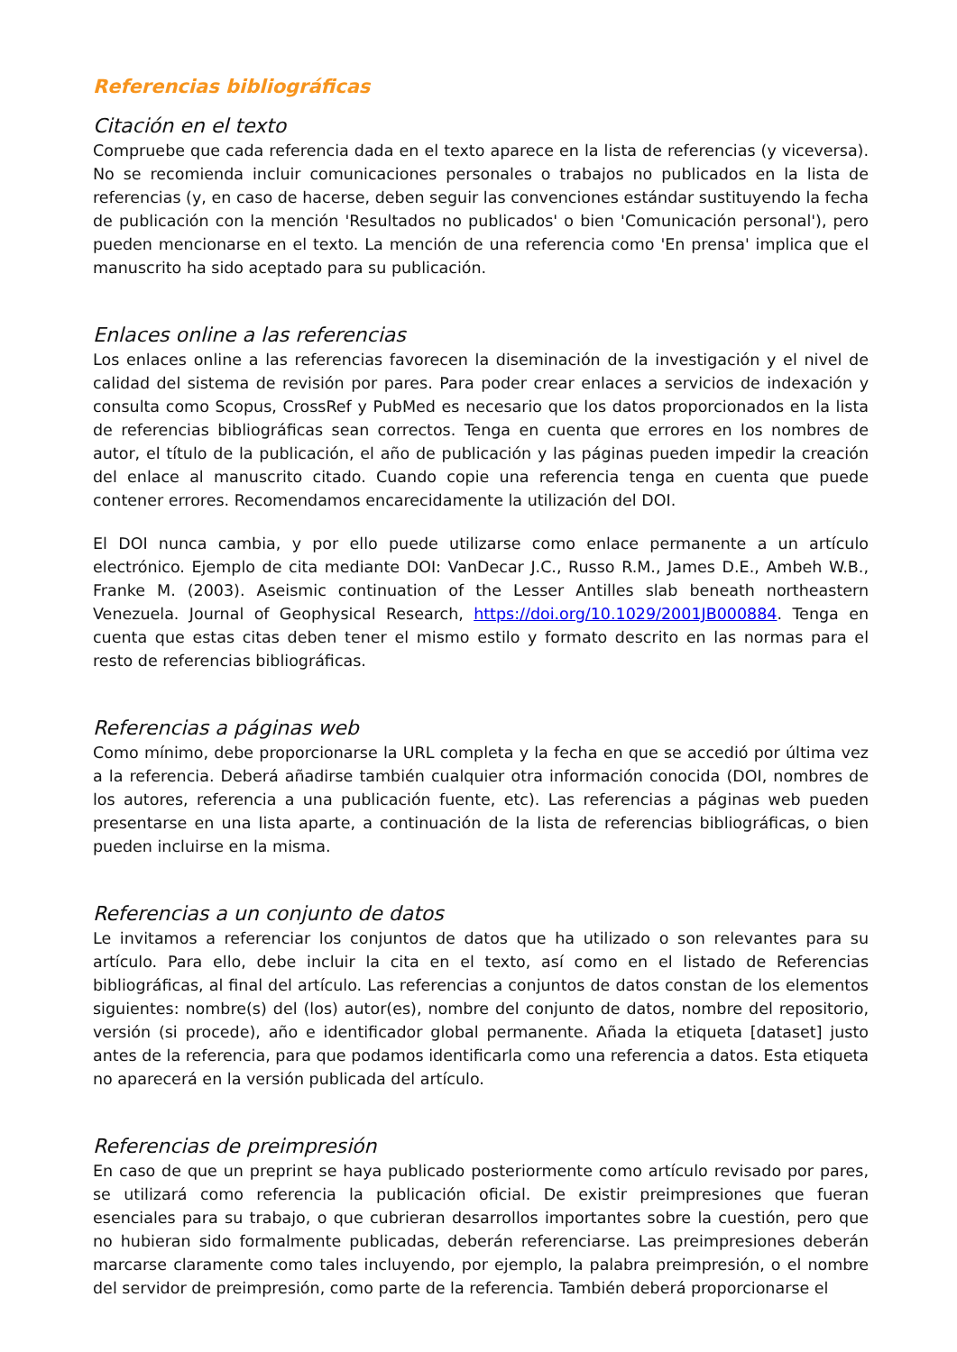Referencias bibliográficas
Citación en el texto
Compruebe que cada referencia dada en el texto aparece en la lista de referencias (y viceversa). No se recomienda incluir comunicaciones personales o trabajos no publicados en la lista de referencias (y, en caso de hacerse, deben seguir las convenciones estándar sustituyendo la fecha de publicación con la mención 'Resultados no publicados' o bien 'Comunicación personal'), pero pueden mencionarse en el texto. La mención de una referencia como 'En prensa' implica que el manuscrito ha sido aceptado para su publicación.
Enlaces online a las referencias
Los enlaces online a las referencias favorecen la diseminación de la investigación y el nivel de calidad del sistema de revisión por pares. Para poder crear enlaces a servicios de indexación y consulta como Scopus, CrossRef y PubMed es necesario que los datos proporcionados en la lista de referencias bibliográficas sean correctos. Tenga en cuenta que errores en los nombres de autor, el título de la publicación, el año de publicación y las páginas pueden impedir la creación del enlace al manuscrito citado. Cuando copie una referencia tenga en cuenta que puede contener errores. Recomendamos encarecidamente la utilización del DOI.
El DOI nunca cambia, y por ello puede utilizarse como enlace permanente a un artículo electrónico. Ejemplo de cita mediante DOI: VanDecar J.C., Russo R.M., James D.E., Ambeh W.B., Franke M. (2003). Aseismic continuation of the Lesser Antilles slab beneath northeastern Venezuela. Journal of Geophysical Research, https://doi.org/10.1029/2001JB000884. Tenga en cuenta que estas citas deben tener el mismo estilo y formato descrito en las normas para el resto de referencias bibliográficas.
Referencias a páginas web
Como mínimo, debe proporcionarse la URL completa y la fecha en que se accedió por última vez a la referencia. Deberá añadirse también cualquier otra información conocida (DOI, nombres de los autores, referencia a una publicación fuente, etc). Las referencias a páginas web pueden presentarse en una lista aparte, a continuación de la lista de referencias bibliográficas, o bien pueden incluirse en la misma.
Referencias a un conjunto de datos
Le invitamos a referenciar los conjuntos de datos que ha utilizado o son relevantes para su artículo. Para ello, debe incluir la cita en el texto, así como en el listado de Referencias bibliográficas, al final del artículo. Las referencias a conjuntos de datos constan de los elementos siguientes: nombre(s) del (los) autor(es), nombre del conjunto de datos, nombre del repositorio, versión (si procede), año e identificador global permanente. Añada la etiqueta [dataset] justo antes de la referencia, para que podamos identificarla como una referencia a datos. Esta etiqueta no aparecerá en la versión publicada del artículo.
Referencias de preimpresión
En caso de que un preprint se haya publicado posteriormente como artículo revisado por pares, se utilizará como referencia la publicación oficial. De existir preimpresiones que fueran esenciales para su trabajo, o que cubrieran desarrollos importantes sobre la cuestión, pero que no hubieran sido formalmente publicadas, deberán referenciarse. Las preimpresiones deberán marcarse claramente como tales incluyendo, por ejemplo, la palabra preimpresión, o el nombre del servidor de preimpresión, como parte de la referencia. También deberá proporcionarse el